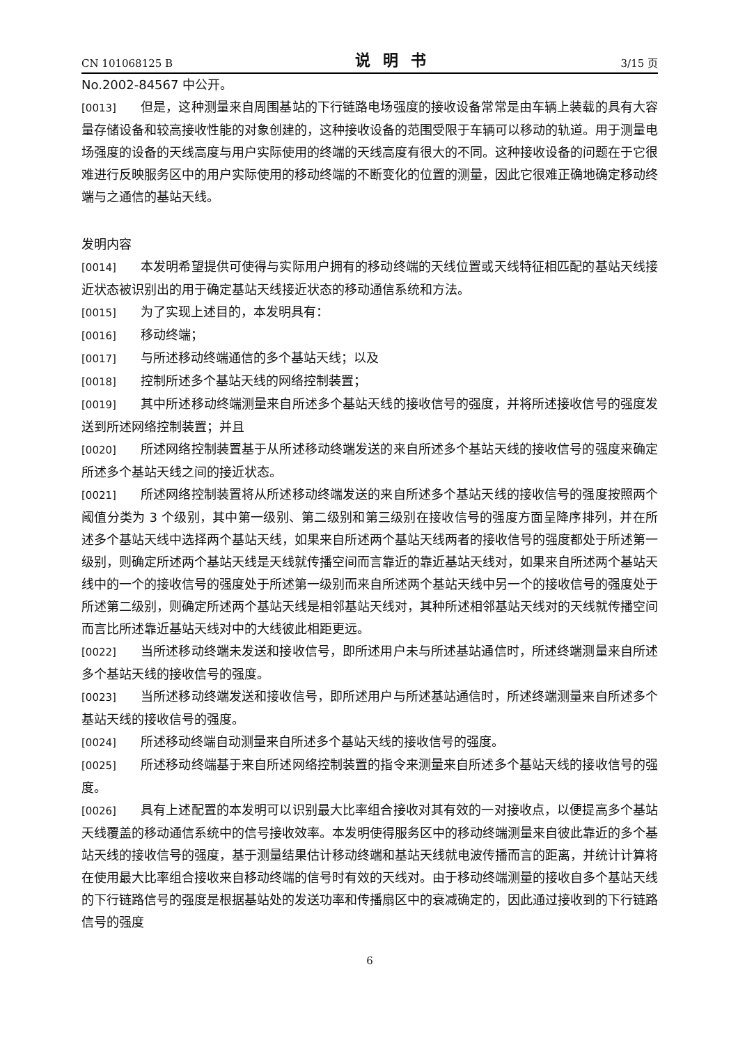CN 101068125 B 说明书 3/15 页
No.2002-84567 中公开。
[0013] 但是，这种测量来自周围基站的下行链路电场强度的接收设备常常是由车辆上装载的具有大容量存储设备和较高接收性能的对象创建的，这种接收设备的范围受限于车辆可以移动的轨道。用于测量电场强度的设备的天线高度与用户实际使用的终端的天线高度有很大的不同。这种接收设备的问题在于它很难进行反映服务区中的用户实际使用的移动终端的不断变化的位置的测量，因此它很难正确地确定移动终端与之通信的基站天线。
发明内容
[0014] 本发明希望提供可使得与实际用户拥有的移动终端的天线位置或天线特征相匹配的基站天线接近状态被识别出的用于确定基站天线接近状态的移动通信系统和方法。
[0015] 为了实现上述目的，本发明具有：
[0016] 移动终端；
[0017] 与所述移动终端通信的多个基站天线；以及
[0018] 控制所述多个基站天线的网络控制装置；
[0019] 其中所述移动终端测量来自所述多个基站天线的接收信号的强度，并将所述接收信号的强度发送到所述网络控制装置；并且
[0020] 所述网络控制装置基于从所述移动终端发送的来自所述多个基站天线的接收信号的强度来确定所述多个基站天线之间的接近状态。
[0021] 所述网络控制装置将从所述移动终端发送的来自所述多个基站天线的接收信号的强度按照两个阈值分类为 3 个级别，其中第一级别、第二级别和第三级别在接收信号的强度方面呈降序排列，并在所述多个基站天线中选择两个基站天线，如果来自所述两个基站天线两者的接收信号的强度都处于所述第一级别，则确定所述两个基站天线是天线就传播空间而言靠近的靠近基站天线对，如果来自所述两个基站天线中的一个的接收信号的强度处于所述第一级别而来自所述两个基站天线中另一个的接收信号的强度处于所述第二级别，则确定所述两个基站天线是相邻基站天线对，其种所述相邻基站天线对的天线就传播空间而言比所述靠近基站天线对中的大线彼此相距更远。
[0022] 当所述移动终端未发送和接收信号，即所述用户未与所述基站通信时，所述终端测量来自所述多个基站天线的接收信号的强度。
[0023] 当所述移动终端发送和接收信号，即所述用户与所述基站通信时，所述终端测量来自所述多个基站天线的接收信号的强度。
[0024] 所述移动终端自动测量来自所述多个基站天线的接收信号的强度。
[0025] 所述移动终端基于来自所述网络控制装置的指令来测量来自所述多个基站天线的接收信号的强度。
[0026] 具有上述配置的本发明可以识别最大比率组合接收对其有效的一对接收点，以便提高多个基站天线覆盖的移动通信系统中的信号接收效率。本发明使得服务区中的移动终端测量来自彼此靠近的多个基站天线的接收信号的强度，基于测量结果估计移动终端和基站天线就电波传播而言的距离，并统计计算将在使用最大比率组合接收来自移动终端的信号时有效的天线对。由于移动终端测量的接收自多个基站天线的下行链路信号的强度是根据基站处的发送功率和传播扇区中的衰减确定的，因此通过接收到的下行链路信号的强度
6